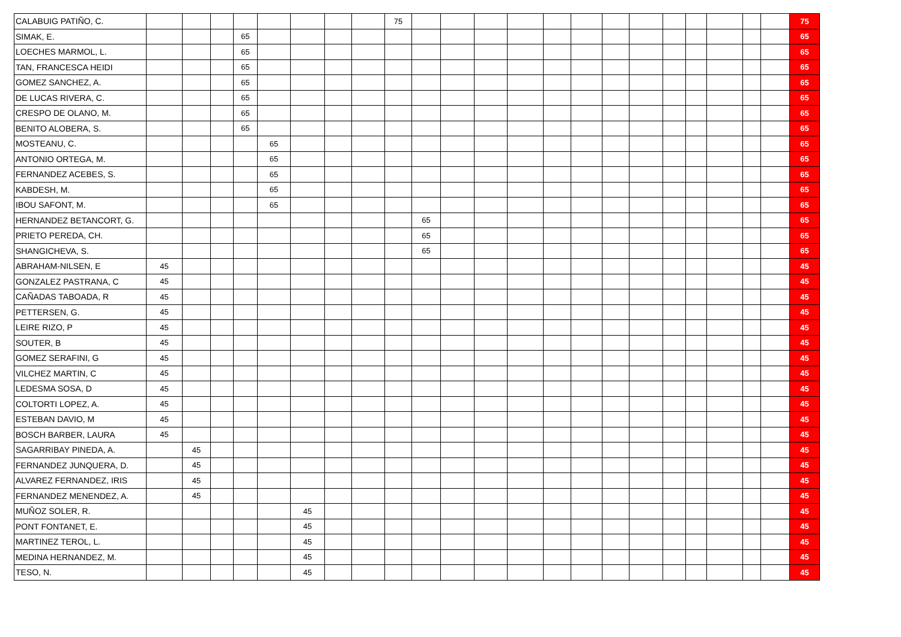| CALABUIG PATIÑO, C. | | | | | | | | | 75 | | | | | | | | | | | | | | 75 |
| SIMAK, E. | | | | 65 | | | | | | | | | | | | | | | | | | | 65 |
| LOECHES MARMOL, L. | | | | 65 | | | | | | | | | | | | | | | | | | | 65 |
| TAN, FRANCESCA HEIDI | | | | 65 | | | | | | | | | | | | | | | | | | | 65 |
| GOMEZ SANCHEZ, A. | | | | 65 | | | | | | | | | | | | | | | | | | | 65 |
| DE LUCAS RIVERA, C. | | | | 65 | | | | | | | | | | | | | | | | | | | 65 |
| CRESPO DE OLANO, M. | | | | 65 | | | | | | | | | | | | | | | | | | | 65 |
| BENITO ALOBERA, S. | | | | 65 | | | | | | | | | | | | | | | | | | | 65 |
| MOSTEANU, C. | | | | | 65 | | | | | | | | | | | | | | | | | | 65 |
| ANTONIO ORTEGA, M. | | | | | 65 | | | | | | | | | | | | | | | | | | 65 |
| FERNANDEZ ACEBES, S. | | | | | 65 | | | | | | | | | | | | | | | | | | 65 |
| KABDESH, M. | | | | | 65 | | | | | | | | | | | | | | | | | | 65 |
| IBOU SAFONT, M. | | | | | 65 | | | | | | | | | | | | | | | | | | 65 |
| HERNANDEZ BETANCORT, G. | | | | | | | | | | 65 | | | | | | | | | | | | | 65 |
| PRIETO PEREDA, CH. | | | | | | | | | | 65 | | | | | | | | | | | | | 65 |
| SHANGICHEVA, S. | | | | | | | | | | 65 | | | | | | | | | | | | | 65 |
| ABRAHAM-NILSEN, E | 45 | | | | | | | | | | | | | | | | | | | | | | 45 |
| GONZALEZ PASTRANA, C | 45 | | | | | | | | | | | | | | | | | | | | | | 45 |
| CAÑADAS TABOADA, R | 45 | | | | | | | | | | | | | | | | | | | | | | 45 |
| PETTERSEN, G. | 45 | | | | | | | | | | | | | | | | | | | | | | 45 |
| LEIRE RIZO, P | 45 | | | | | | | | | | | | | | | | | | | | | | 45 |
| SOUTER, B | 45 | | | | | | | | | | | | | | | | | | | | | | 45 |
| GOMEZ SERAFINI, G | 45 | | | | | | | | | | | | | | | | | | | | | | 45 |
| VILCHEZ MARTIN, C | 45 | | | | | | | | | | | | | | | | | | | | | | 45 |
| LEDESMA SOSA, D | 45 | | | | | | | | | | | | | | | | | | | | | | 45 |
| COLTORTI LOPEZ, A. | 45 | | | | | | | | | | | | | | | | | | | | | | 45 |
| ESTEBAN DAVIO, M | 45 | | | | | | | | | | | | | | | | | | | | | | 45 |
| BOSCH BARBER, LAURA | 45 | | | | | | | | | | | | | | | | | | | | | | 45 |
| SAGARRIBAY PINEDA, A. | | 45 | | | | | | | | | | | | | | | | | | | | | 45 |
| FERNANDEZ JUNQUERA, D. | | 45 | | | | | | | | | | | | | | | | | | | | | 45 |
| ALVAREZ FERNANDEZ, IRIS | | 45 | | | | | | | | | | | | | | | | | | | | | 45 |
| FERNANDEZ MENENDEZ, A. | | 45 | | | | | | | | | | | | | | | | | | | | | 45 |
| MUÑOZ SOLER, R. | | | | | | 45 | | | | | | | | | | | | | | | | | 45 |
| PONT FONTANET, E. | | | | | | 45 | | | | | | | | | | | | | | | | | 45 |
| MARTINEZ TEROL, L. | | | | | | 45 | | | | | | | | | | | | | | | | | 45 |
| MEDINA HERNANDEZ, M. | | | | | | 45 | | | | | | | | | | | | | | | | | 45 |
| TESO, N. | | | | | | 45 | | | | | | | | | | | | | | | | | 45 |